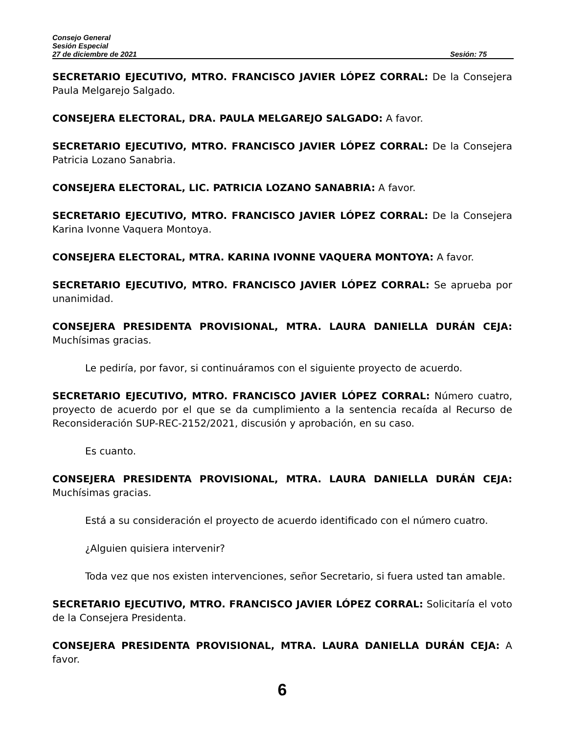Consejo General
Sesión Especial
27 de diciembre de 2021 Sesión: 75
SECRETARIO EJECUTIVO, MTRO. FRANCISCO JAVIER LÓPEZ CORRAL: De la Consejera Paula Melgarejo Salgado.
CONSEJERA ELECTORAL, DRA. PAULA MELGAREJO SALGADO: A favor.
SECRETARIO EJECUTIVO, MTRO. FRANCISCO JAVIER LÓPEZ CORRAL: De la Consejera Patricia Lozano Sanabria.
CONSEJERA ELECTORAL, LIC. PATRICIA LOZANO SANABRIA: A favor.
SECRETARIO EJECUTIVO, MTRO. FRANCISCO JAVIER LÓPEZ CORRAL: De la Consejera Karina Ivonne Vaquera Montoya.
CONSEJERA ELECTORAL, MTRA. KARINA IVONNE VAQUERA MONTOYA: A favor.
SECRETARIO EJECUTIVO, MTRO. FRANCISCO JAVIER LÓPEZ CORRAL: Se aprueba por unanimidad.
CONSEJERA PRESIDENTA PROVISIONAL, MTRA. LAURA DANIELLA DURÁN CEJA: Muchísimas gracias.
Le pediría, por favor, si continuáramos con el siguiente proyecto de acuerdo.
SECRETARIO EJECUTIVO, MTRO. FRANCISCO JAVIER LÓPEZ CORRAL: Número cuatro, proyecto de acuerdo por el que se da cumplimiento a la sentencia recaída al Recurso de Reconsideración SUP-REC-2152/2021, discusión y aprobación, en su caso.
Es cuanto.
CONSEJERA PRESIDENTA PROVISIONAL, MTRA. LAURA DANIELLA DURÁN CEJA: Muchísimas gracias.
Está a su consideración el proyecto de acuerdo identificado con el número cuatro.
¿Alguien quisiera intervenir?
Toda vez que nos existen intervenciones, señor Secretario, si fuera usted tan amable.
SECRETARIO EJECUTIVO, MTRO. FRANCISCO JAVIER LÓPEZ CORRAL: Solicitaría el voto de la Consejera Presidenta.
CONSEJERA PRESIDENTA PROVISIONAL, MTRA. LAURA DANIELLA DURÁN CEJA: A favor.
6